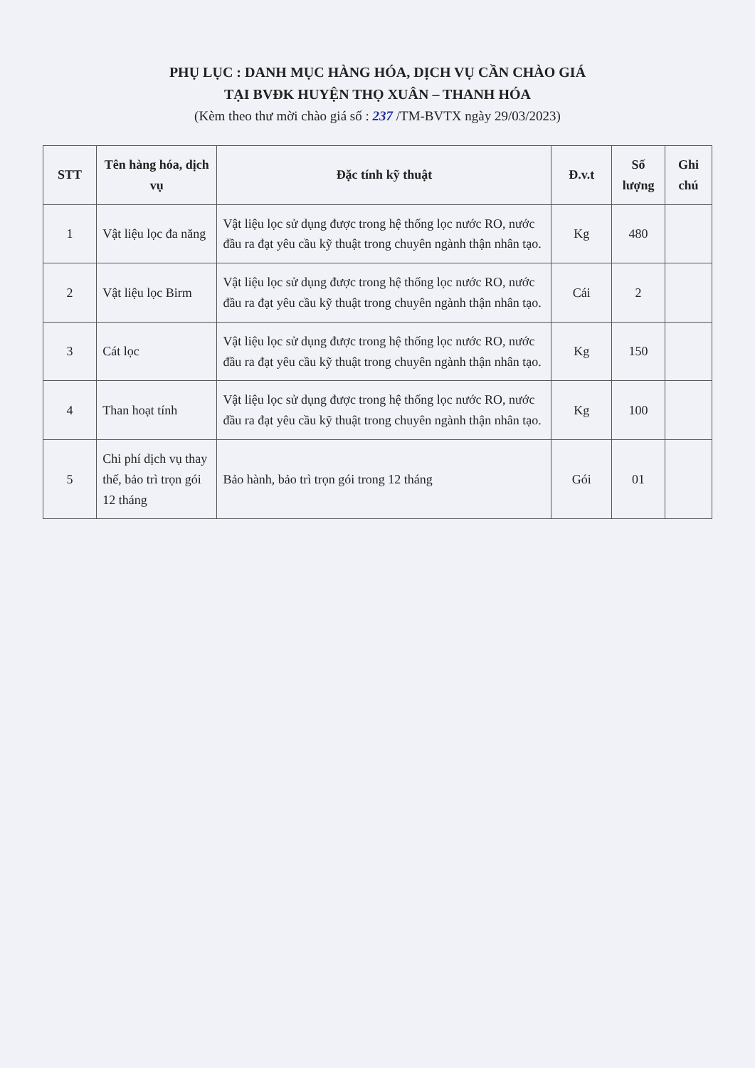PHỤ LỤC : DANH MỤC HÀNG HÓA, DỊCH VỤ CẦN CHÀO GIÁ
TẠI BVĐK HUYỆN THỌ XUÂN – THANH HÓA
(Kèm theo thư mời chào giá số : 237 /TM-BVTX ngày 29/03/2023)
| STT | Tên hàng hóa, dịch vụ | Đặc tính kỹ thuật | Đ.v.t | Số lượng | Ghi chú |
| --- | --- | --- | --- | --- | --- |
| 1 | Vật liệu lọc đa năng | Vật liệu lọc sử dụng được trong hệ thống lọc nước RO, nước đầu ra đạt yêu cầu kỹ thuật trong chuyên ngành thận nhân tạo. | Kg | 480 | |
| 2 | Vật liệu lọc Birm | Vật liệu lọc sử dụng được trong hệ thống lọc nước RO, nước đầu ra đạt yêu cầu kỹ thuật trong chuyên ngành thận nhân tạo. | Cái | 2 | |
| 3 | Cát lọc | Vật liệu lọc sử dụng được trong hệ thống lọc nước RO, nước đầu ra đạt yêu cầu kỹ thuật trong chuyên ngành thận nhân tạo. | Kg | 150 | |
| 4 | Than hoạt tính | Vật liệu lọc sử dụng được trong hệ thống lọc nước RO, nước đầu ra đạt yêu cầu kỹ thuật trong chuyên ngành thận nhân tạo. | Kg | 100 | |
| 5 | Chi phí dịch vụ thay thế, bảo trì trọn gói 12 tháng | Bảo hành, bảo trì trọn gói trong 12 tháng | Gói | 01 | |